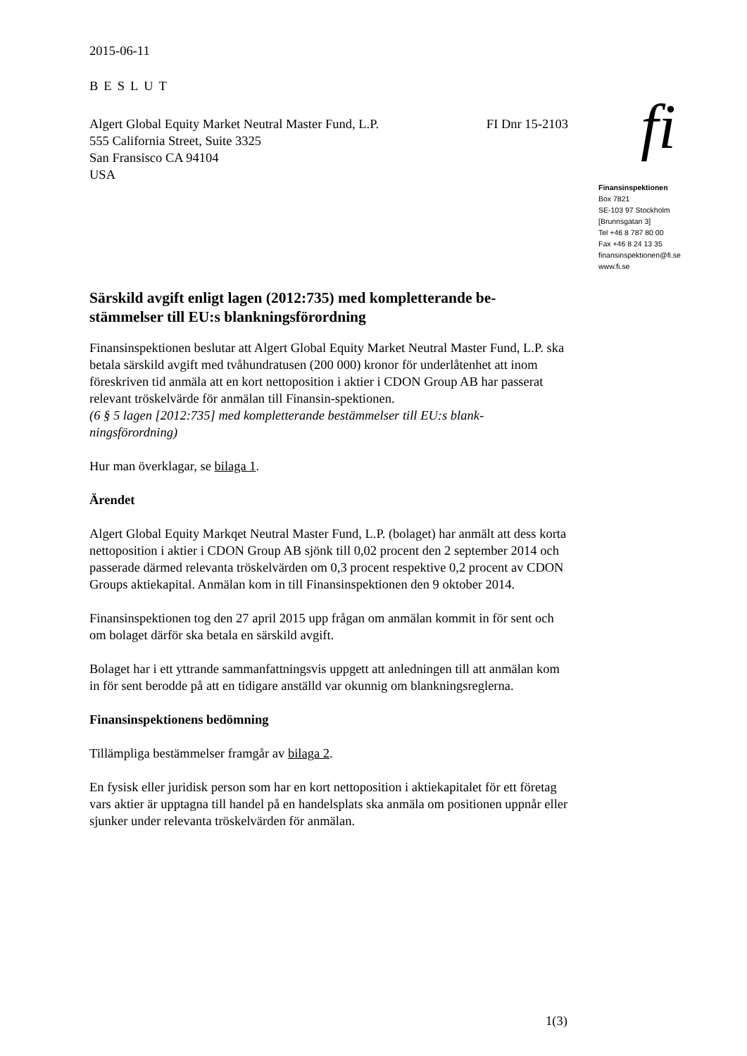2015-06-11
BESLUT
Algert Global Equity Market Neutral Master Fund, L.P.
555 California Street, Suite 3325
San Fransisco CA 94104
USA
FI Dnr 15-2103
Särskild avgift enligt lagen (2012:735) med kompletterande be-stämmelser till EU:s blankningsförordning
Finansinspektionen beslutar att Algert Global Equity Market Neutral Master Fund, L.P. ska betala särskild avgift med tvåhundratusen (200 000) kronor för underlåtenhet att inom föreskriven tid anmäla att en kort nettoposition i aktier i CDON Group AB har passerat relevant tröskelvärde för anmälan till Finansin-spektionen.
(6 § 5 lagen [2012:735] med kompletterande bestämmelser till EU:s blank-ningsförordning)
Hur man överklagar, se bilaga 1.
Ärendet
Algert Global Equity Markqet Neutral Master Fund, L.P. (bolaget) har anmält att dess korta nettoposition i aktier i CDON Group AB sjönk till 0,02 procent den 2 september 2014 och passerade därmed relevanta tröskelvärden om 0,3 procent respektive 0,2 procent av CDON Groups aktiekapital. Anmälan kom in till Finansinspektionen den 9 oktober 2014.
Finansinspektionen tog den 27 april 2015 upp frågan om anmälan kommit in för sent och om bolaget därför ska betala en särskild avgift.
Bolaget har i ett yttrande sammanfattningsvis uppgett att anledningen till att anmälan kom in för sent berodde på att en tidigare anställd var okunnig om blankningsreglerna.
Finansinspektionens bedömning
Tillämpliga bestämmelser framgår av bilaga 2.
En fysisk eller juridisk person som har en kort nettoposition i aktiekapitalet för ett företag vars aktier är upptagna till handel på en handelsplats ska anmäla om positionen uppnår eller sjunker under relevanta tröskelvärden för anmälan.
fi
Finansinspektionen
Box 7821
SE-103 97 Stockholm
[Brunnsgatan 3]
Tel +46 8 787 80 00
Fax +46 8 24 13 35
finansinspektionen@fi.se
www.fi.se
1(3)